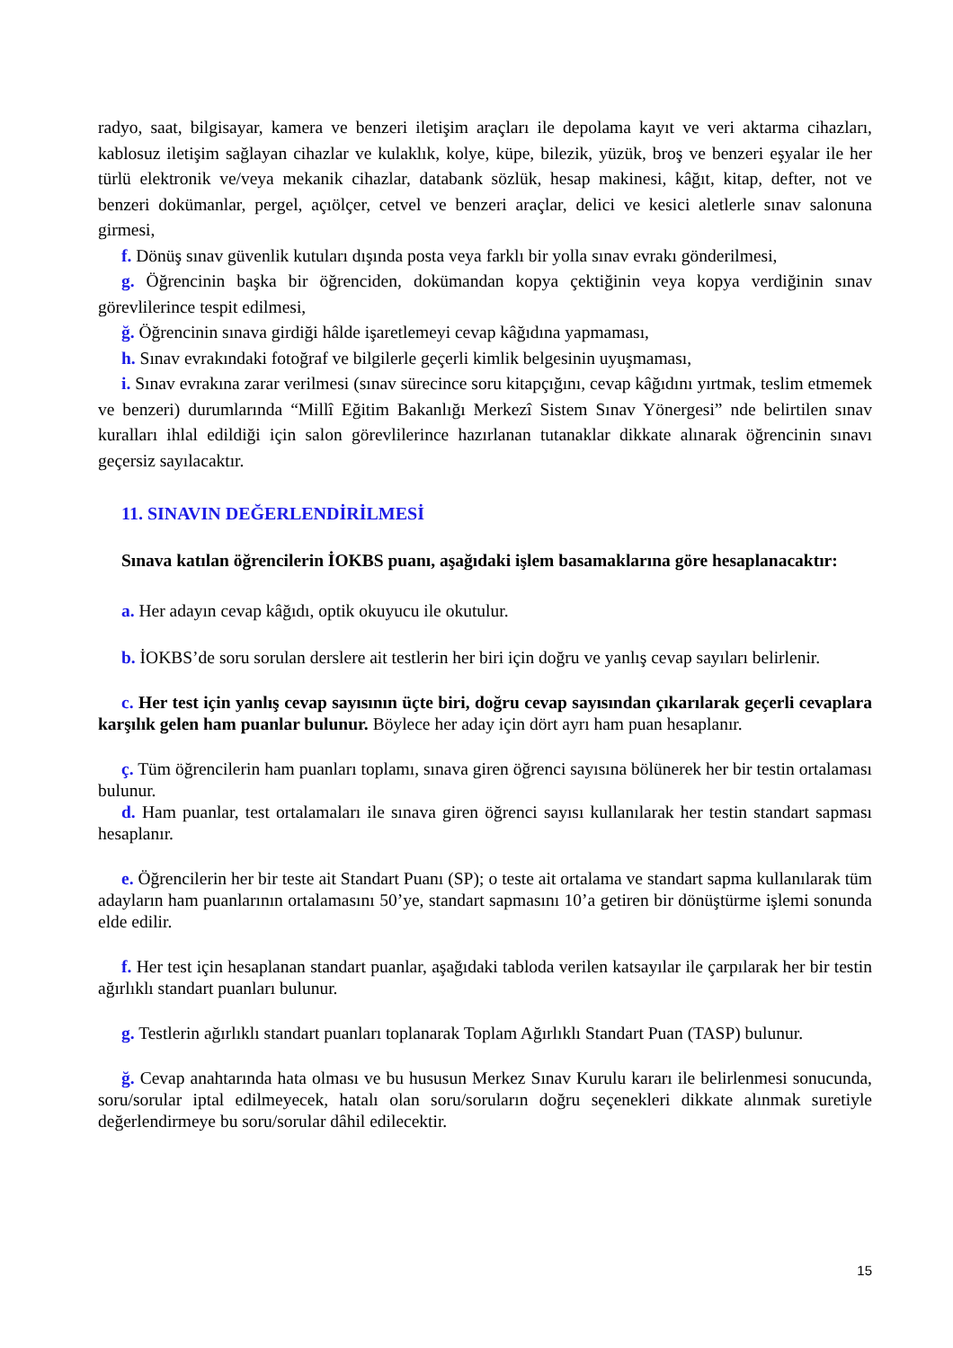radyo, saat, bilgisayar, kamera ve benzeri iletişim araçları ile depolama kayıt ve veri aktarma cihazları, kablosuz iletişim sağlayan cihazlar ve kulaklık, kolye, küpe, bilezik, yüzük, broş ve benzeri eşyalar ile her türlü elektronik ve/veya mekanik cihazlar, databank sözlük, hesap makinesi, kâğıt, kitap, defter, not ve benzeri dokümanlar, pergel, açıölçer, cetvel ve benzeri araçlar, delici ve kesici aletlerle sınav salonuna girmesi,
f. Dönüş sınav güvenlik kutuları dışında posta veya farklı bir yolla sınav evrakı gönderilmesi,
g. Öğrencinin başka bir öğrenciden, dokümandan kopya çektiğinin veya kopya verdiğinin sınav görevlilerince tespit edilmesi,
ğ. Öğrencinin sınava girdiği hâlde işaretlemeyi cevap kâğıdına yapmaması,
h. Sınav evrakındaki fotoğraf ve bilgilerle geçerli kimlik belgesinin uyuşmaması,
i. Sınav evrakına zarar verilmesi (sınav sürecince soru kitapçığını, cevap kâğıdını yırtmak, teslim etmemek ve benzeri) durumlarında “Millî Eğitim Bakanlığı Merkezî Sistem Sınav Yönergesi” nde belirtilen sınav kuralları ihlal edildiği için salon görevlilerince hazırlanan tutanaklar dikkate alınarak öğrencinin sınavı geçersiz sayılacaktır.
11. SINAVIN DEĞERLENDİRİLMESİ
Sınava katılan öğrencilerin İOKBS puanı, aşağıdaki işlem basamaklarına göre hesaplanacaktır:
a. Her adayın cevap kâğıdı, optik okuyucu ile okutulur.
b. İOKBS’de soru sorulan derslere ait testlerin her biri için doğru ve yanlış cevap sayıları belirlenir.
c. Her test için yanlış cevap sayısının üçte biri, doğru cevap sayısından çıkarılarak geçerli cevaplara karşılık gelen ham puanlar bulunur. Böylece her aday için dört ayrı ham puan hesaplanır.
ç. Tüm öğrencilerin ham puanları toplamı, sınava giren öğrenci sayısına bölünerek her bir testin ortalaması bulunur.
d. Ham puanlar, test ortalamaları ile sınava giren öğrenci sayısı kullanılarak her testin standart sapması hesaplanır.
e. Öğrencilerin her bir teste ait Standart Puanı (SP); o teste ait ortalama ve standart sapma kullanılarak tüm adayların ham puanlarının ortalamasını 50’ye, standart sapmasını 10’a getiren bir dönüştürme işlemi sonunda elde edilir.
f. Her test için hesaplanan standart puanlar, aşağıdaki tabloda verilen katsayılar ile çarpılarak her bir testin ağırlıklı standart puanları bulunur.
g. Testlerin ağırlıklı standart puanları toplanarak Toplam Ağırlıklı Standart Puan (TASP) bulunur.
ğ. Cevap anahtarında hata olması ve bu hususun Merkez Sınav Kurulu kararı ile belirlenmesi sonucunda, soru/sorular iptal edilmeyecek, hatalı olan soru/soruların doğru seçenekleri dikkate alınmak suretiyle değerlendirmeye bu soru/sorular dâhil edilecektir.
15